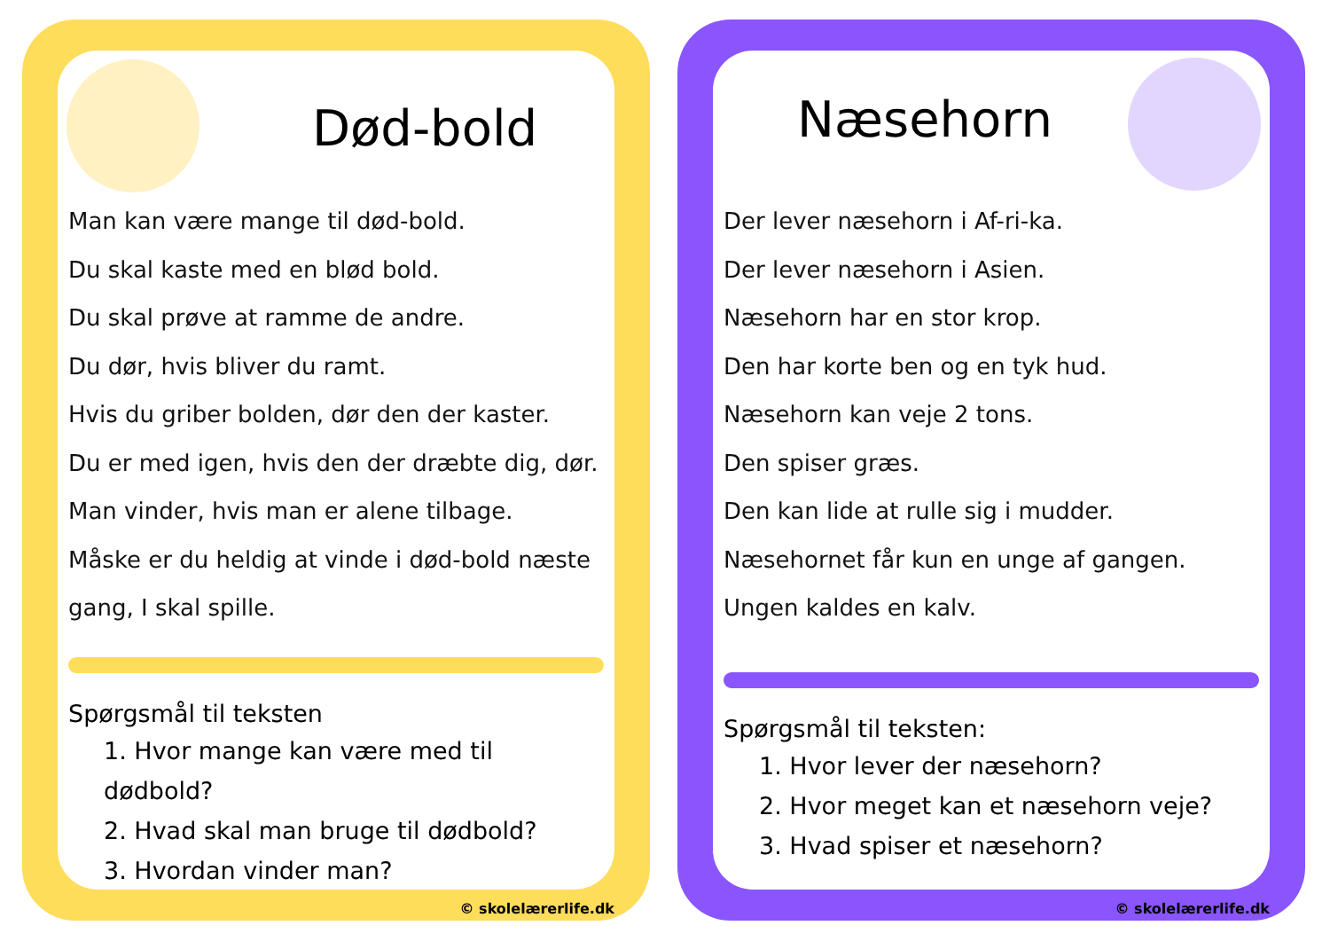Død-bold
Man kan være mange til død-bold.
Du skal kaste med en blød bold.
Du skal prøve at ramme de andre.
Du dør, hvis bliver du ramt.
Hvis du griber bolden, dør den der kaster.
Du er med igen, hvis den der dræbte dig, dør.
Man vinder, hvis man er alene tilbage.
Måske er du heldig at vinde i død-bold næste gang, I skal spille.
Spørgsmål til teksten
1. Hvor mange kan være med til dødbold?
2. Hvad skal man bruge til dødbold?
3. Hvordan vinder man?
© skolelærerlife.dk
Næsehorn
Der lever næsehorn i Af-ri-ka.
Der lever næsehorn i Asien.
Næsehorn har en stor krop.
Den har korte ben og en tyk hud.
Næsehorn kan veje 2 tons.
Den spiser græs.
Den kan lide at rulle sig i mudder.
Næsehornet får kun en unge af gangen.
Ungen kaldes en kalv.
‌
Spørgsmål til teksten:
1. Hvor lever der næsehorn?
2. Hvor meget kan et næsehorn veje?
3. Hvad spiser et næsehorn?
© skolelærerlife.dk